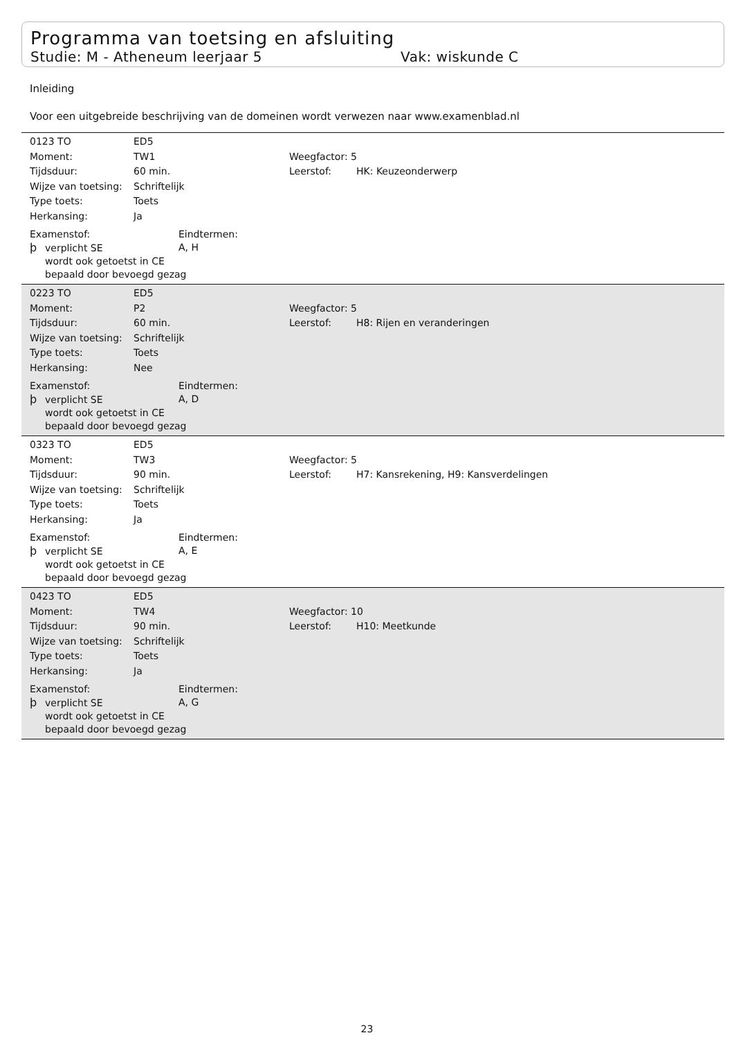Programma van toetsing en afsluiting
Studie: M - Atheneum leerjaar 5 Vak: wiskunde C
Inleiding
Voor een uitgebreide beschrijving van de domeinen wordt verwezen naar www.examenblad.nl
0123 TO ED5
Moment: TW1 Weegfactor: 5
Tijdsduur: 60 min. Leerstof: HK: Keuzeonderwerp
Wijze van toetsing: Schriftelijk
Type toets: Toets
Herkansing: Ja
Examenstof: Eindtermen:
þverplicht SE A, H
wordt ook getoetst in CE
bepaald door bevoegd gezag
0223 TO ED5
Moment: P2 Weegfactor: 5
Tijdsduur: 60 min. Leerstof: H8: Rijen en veranderingen
Wijze van toetsing: Schriftelijk
Type toets: Toets
Herkansing: Nee
Examenstof: Eindtermen:
þverplicht SE A, D
wordt ook getoetst in CE
bepaald door bevoegd gezag
0323 TO ED5
Moment: TW3 Weegfactor: 5
Tijdsduur: 90 min. Leerstof: H7: Kansrekening, H9: Kansverdelingen
Wijze van toetsing: Schriftelijk
Type toets: Toets
Herkansing: Ja
Examenstof: Eindtermen:
þverplicht SE A, E
wordt ook getoetst in CE
bepaald door bevoegd gezag
0423 TO ED5
Moment: TW4 Weegfactor: 10
Tijdsduur: 90 min. Leerstof: H10: Meetkunde
Wijze van toetsing: Schriftelijk
Type toets: Toets
Herkansing: Ja
Examenstof: Eindtermen:
þverplicht SE A, G
wordt ook getoetst in CE
bepaald door bevoegd gezag
23